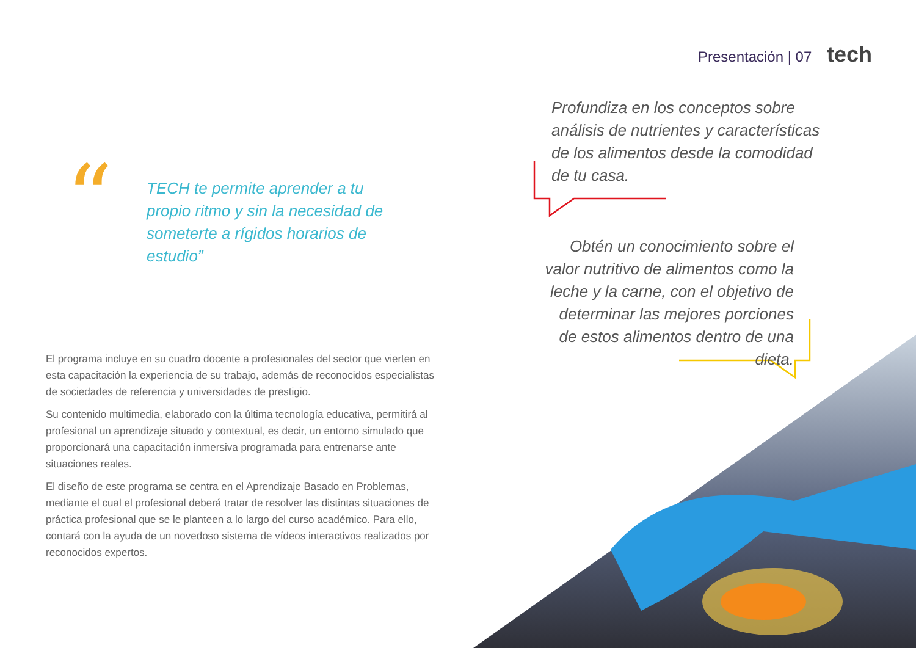Presentación | 07 tech
“
TECH te permite aprender a tu propio ritmo y sin la necesidad de someterte a rígidos horarios de estudio”
El programa incluye en su cuadro docente a profesionales del sector que vierten en esta capacitación la experiencia de su trabajo, además de reconocidos especialistas de sociedades de referencia y universidades de prestigio.
Su contenido multimedia, elaborado con la última tecnología educativa, permitirá al profesional un aprendizaje situado y contextual, es decir, un entorno simulado que proporcionará una capacitación inmersiva programada para entrenarse ante situaciones reales.
El diseño de este programa se centra en el Aprendizaje Basado en Problemas, mediante el cual el profesional deberá tratar de resolver las distintas situaciones de práctica profesional que se le planteen a lo largo del curso académico. Para ello, contará con la ayuda de un novedoso sistema de vídeos interactivos realizados por reconocidos expertos.
Profundiza en los conceptos sobre análisis de nutrientes y características de los alimentos desde la comodidad de tu casa.
Obtén un conocimiento sobre el valor nutritivo de alimentos como la leche y la carne, con el objetivo de determinar las mejores porciones de estos alimentos dentro de una dieta.